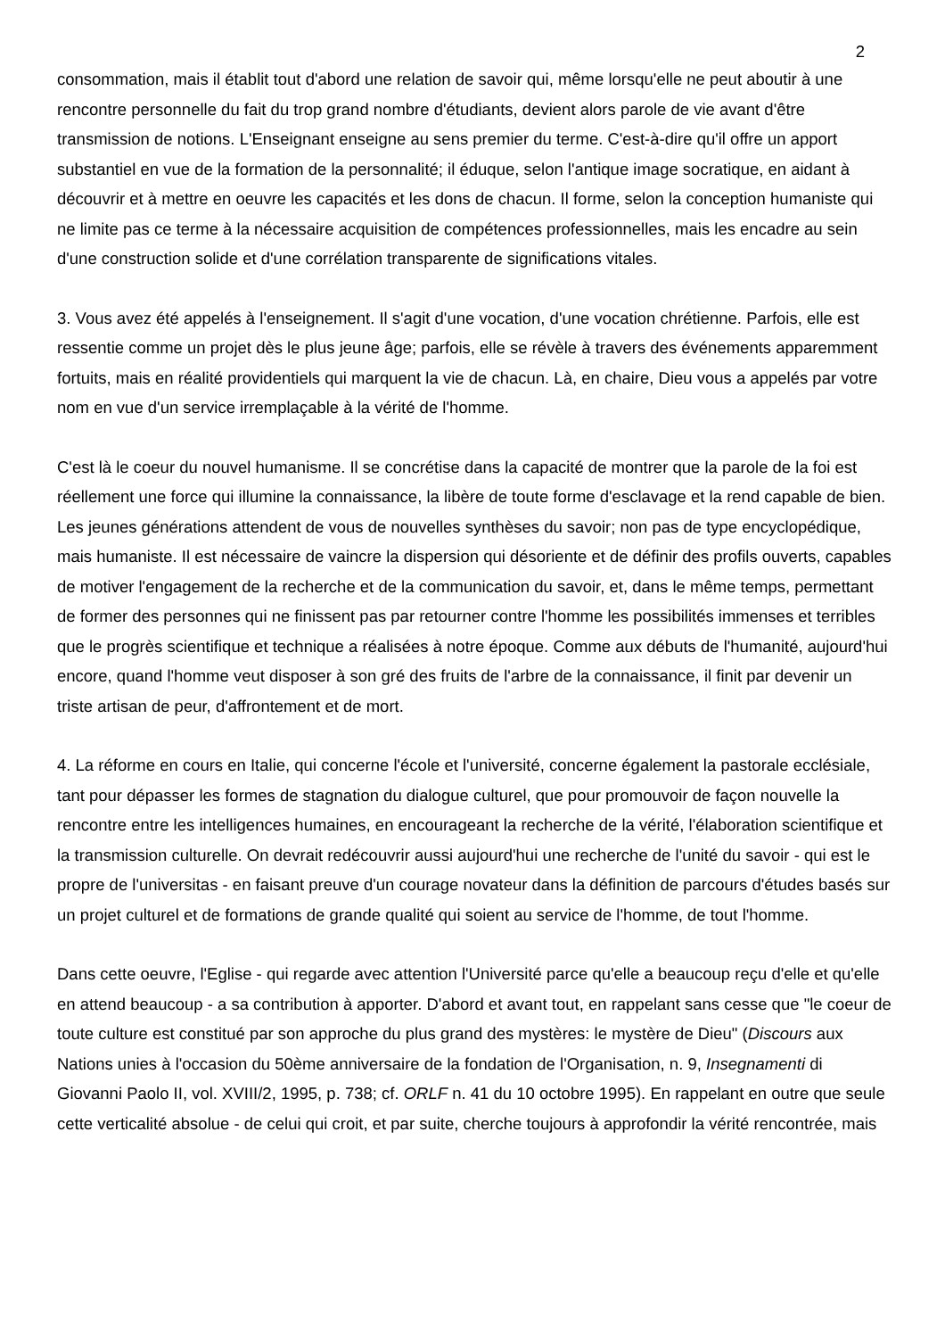2
consommation, mais il établit tout d'abord une relation de savoir qui, même lorsqu'elle ne peut aboutir à une rencontre personnelle du fait du trop grand nombre d'étudiants, devient alors parole de vie avant d'être transmission de notions. L'Enseignant enseigne au sens premier du terme. C'est-à-dire qu'il offre un apport substantiel en vue de la formation de la personnalité; il éduque, selon l'antique image socratique, en aidant à découvrir et à mettre en oeuvre les capacités et les dons de chacun. Il forme, selon la conception humaniste qui ne limite pas ce terme à la nécessaire acquisition de compétences professionnelles, mais les encadre au sein d'une construction solide et d'une corrélation transparente de significations vitales.
3. Vous avez été appelés à l'enseignement. Il s'agit d'une vocation, d'une vocation chrétienne. Parfois, elle est ressentie comme un projet dès le plus jeune âge; parfois, elle se révèle à travers des événements apparemment fortuits, mais en réalité providentiels qui marquent la vie de chacun. Là, en chaire, Dieu vous a appelés par votre nom en vue d'un service irremplaçable à la vérité de l'homme.
C'est là le coeur du nouvel humanisme. Il se concrétise dans la capacité de montrer que la parole de la foi est réellement une force qui illumine la connaissance, la libère de toute forme d'esclavage et la rend capable de bien. Les jeunes générations attendent de vous de nouvelles synthèses du savoir; non pas de type encyclopédique, mais humaniste. Il est nécessaire de vaincre la dispersion qui désoriente et de définir des profils ouverts, capables de motiver l'engagement de la recherche et de la communication du savoir, et, dans le même temps, permettant de former des personnes qui ne finissent pas par retourner contre l'homme les possibilités immenses et terribles que le progrès scientifique et technique a réalisées à notre époque. Comme aux débuts de l'humanité, aujourd'hui encore, quand l'homme veut disposer à son gré des fruits de l'arbre de la connaissance, il finit par devenir un triste artisan de peur, d'affrontement et de mort.
4. La réforme en cours en Italie, qui concerne l'école et l'université, concerne également la pastorale ecclésiale, tant pour dépasser les formes de stagnation du dialogue culturel, que pour promouvoir de façon nouvelle la rencontre entre les intelligences humaines, en encourageant la recherche de la vérité, l'élaboration scientifique et la transmission culturelle. On devrait redécouvrir aussi aujourd'hui une recherche de l'unité du savoir - qui est le propre de l'universitas - en faisant preuve d'un courage novateur dans la définition de parcours d'études basés sur un projet culturel et de formations de grande qualité qui soient au service de l'homme, de tout l'homme.
Dans cette oeuvre, l'Eglise - qui regarde avec attention l'Université parce qu'elle a beaucoup reçu d'elle et qu'elle en attend beaucoup - a sa contribution à apporter. D'abord et avant tout, en rappelant sans cesse que "le coeur de toute culture est constitué par son approche du plus grand des mystères: le mystère de Dieu" (Discours aux Nations unies à l'occasion du 50ème anniversaire de la fondation de l'Organisation, n. 9, Insegnamenti di Giovanni Paolo II, vol. XVIII/2, 1995, p. 738; cf. ORLF n. 41 du 10 octobre 1995). En rappelant en outre que seule cette verticalité absolue - de celui qui croit, et par suite, cherche toujours à approfondir la vérité rencontrée, mais